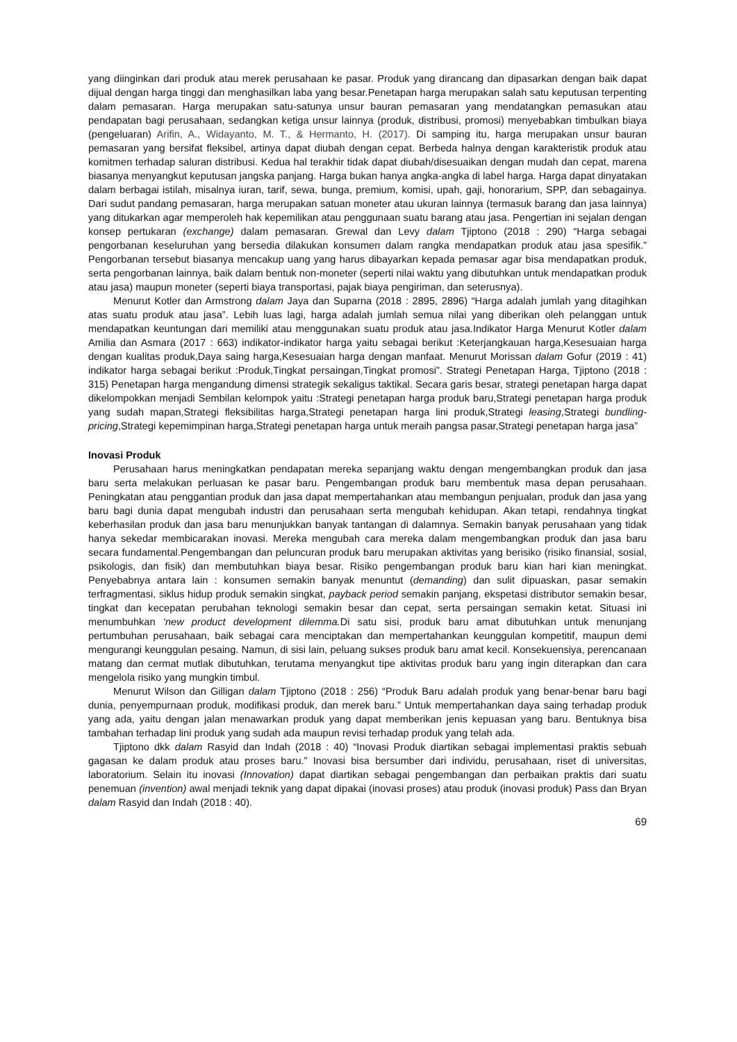yang diinginkan dari produk atau merek perusahaan ke pasar. Produk yang dirancang dan dipasarkan dengan baik dapat dijual dengan harga tinggi dan menghasilkan laba yang besar.Penetapan harga merupakan salah satu keputusan terpenting dalam pemasaran. Harga merupakan satu-satunya unsur bauran pemasaran yang mendatangkan pemasukan atau pendapatan bagi perusahaan, sedangkan ketiga unsur lainnya (produk, distribusi, promosi) menyebabkan timbulkan biaya (pengeluaran) Arifin, A., Widayanto, M. T., & Hermanto, H. (2017). Di samping itu, harga merupakan unsur bauran pemasaran yang bersifat fleksibel, artinya dapat diubah dengan cepat. Berbeda halnya dengan karakteristik produk atau komitmen terhadap saluran distribusi. Kedua hal terakhir tidak dapat diubah/disesuaikan dengan mudah dan cepat, marena biasanya menyangkut keputusan jangska panjang. Harga bukan hanya angka-angka di label harga. Harga dapat dinyatakan dalam berbagai istilah, misalnya iuran, tarif, sewa, bunga, premium, komisi, upah, gaji, honorarium, SPP, dan sebagainya. Dari sudut pandang pemasaran, harga merupakan satuan moneter atau ukuran lainnya (termasuk barang dan jasa lainnya) yang ditukarkan agar memperoleh hak kepemilikan atau penggunaan suatu barang atau jasa. Pengertian ini sejalan dengan konsep pertukaran (exchange) dalam pemasaran. Grewal dan Levy dalam Tjiptono (2018 : 290) “Harga sebagai pengorbanan keseluruhan yang bersedia dilakukan konsumen dalam rangka mendapatkan produk atau jasa spesifik.” Pengorbanan tersebut biasanya mencakup uang yang harus dibayarkan kepada pemasar agar bisa mendapatkan produk, serta pengorbanan lainnya, baik dalam bentuk non-moneter (seperti nilai waktu yang dibutuhkan untuk mendapatkan produk atau jasa) maupun moneter (seperti biaya transportasi, pajak biaya pengiriman, dan seterusnya).
Menurut Kotler dan Armstrong dalam Jaya dan Suparna (2018 : 2895, 2896) “Harga adalah jumlah yang ditagihkan atas suatu produk atau jasa”. Lebih luas lagi, harga adalah jumlah semua nilai yang diberikan oleh pelanggan untuk mendapatkan keuntungan dari memiliki atau menggunakan suatu produk atau jasa.Indikator Harga Menurut Kotler dalam Amilia dan Asmara (2017 : 663) indikator-indikator harga yaitu sebagai berikut :Keterjangkauan harga,Kesesuaian harga dengan kualitas produk,Daya saing harga,Kesesuaian harga dengan manfaat. Menurut Morissan dalam Gofur (2019 : 41) indikator harga sebagai berikut :Produk,Tingkat persaingan,Tingkat promosi”. Strategi Penetapan Harga, Tjiptono (2018 : 315) Penetapan harga mengandung dimensi strategik sekaligus taktikal. Secara garis besar, strategi penetapan harga dapat dikelompokkan menjadi Sembilan kelompok yaitu :Strategi penetapan harga produk baru,Strategi penetapan harga produk yang sudah mapan,Strategi fleksibilitas harga,Strategi penetapan harga lini produk,Strategi leasing,Strategi bundling-pricing,Strategi kepemimpinan harga,Strategi penetapan harga untuk meraih pangsa pasar,Strategi penetapan harga jasa”
Inovasi Produk
Perusahaan harus meningkatkan pendapatan mereka sepanjang waktu dengan mengembangkan produk dan jasa baru serta melakukan perluasan ke pasar baru. Pengembangan produk baru membentuk masa depan perusahaan. Peningkatan atau penggantian produk dan jasa dapat mempertahankan atau membangun penjualan, produk dan jasa yang baru bagi dunia dapat mengubah industri dan perusahaan serta mengubah kehidupan. Akan tetapi, rendahnya tingkat keberhasilan produk dan jasa baru menunjukkan banyak tantangan di dalamnya. Semakin banyak perusahaan yang tidak hanya sekedar membicarakan inovasi. Mereka mengubah cara mereka dalam mengembangkan produk dan jasa baru secara fundamental.Pengembangan dan peluncuran produk baru merupakan aktivitas yang berisiko (risiko finansial, sosial, psikologis, dan fisik) dan membutuhkan biaya besar. Risiko pengembangan produk baru kian hari kian meningkat. Penyebabnya antara lain : konsumen semakin banyak menuntut (demanding) dan sulit dipuaskan, pasar semakin terfragmentasi, siklus hidup produk semakin singkat, payback period semakin panjang, ekspetasi distributor semakin besar, tingkat dan kecepatan perubahan teknologi semakin besar dan cepat, serta persaingan semakin ketat. Situasi ini menumbuhkan ‘new product development dilemma. Di satu sisi, produk baru amat dibutuhkan untuk menunjang pertumbuhan perusahaan, baik sebagai cara menciptakan dan mempertahankan keunggulan kompetitif, maupun demi mengurangi keunggulan pesaing. Namun, di sisi lain, peluang sukses produk baru amat kecil. Konsekuensiya, perencanaan matang dan cermat mutlak dibutuhkan, terutama menyangkut tipe aktivitas produk baru yang ingin diterapkan dan cara mengelola risiko yang mungkin timbul.
Menurut Wilson dan Gilligan dalam Tjiptono (2018 : 256) “Produk Baru adalah produk yang benar-benar baru bagi dunia, penyempurnaan produk, modifikasi produk, dan merek baru.” Untuk mempertahankan daya saing terhadap produk yang ada, yaitu dengan jalan menawarkan produk yang dapat memberikan jenis kepuasan yang baru. Bentuknya bisa tambahan terhadap lini produk yang sudah ada maupun revisi terhadap produk yang telah ada.
Tjiptono dkk dalam Rasyid dan Indah (2018 : 40) “Inovasi Produk diartikan sebagai implementasi praktis sebuah gagasan ke dalam produk atau proses baru.” Inovasi bisa bersumber dari individu, perusahaan, riset di universitas, laboratorium. Selain itu inovasi (Innovation) dapat diartikan sebagai pengembangan dan perbaikan praktis dari suatu penemuan (invention) awal menjadi teknik yang dapat dipakai (inovasi proses) atau produk (inovasi produk) Pass dan Bryan dalam Rasyid dan Indah (2018 : 40).
69